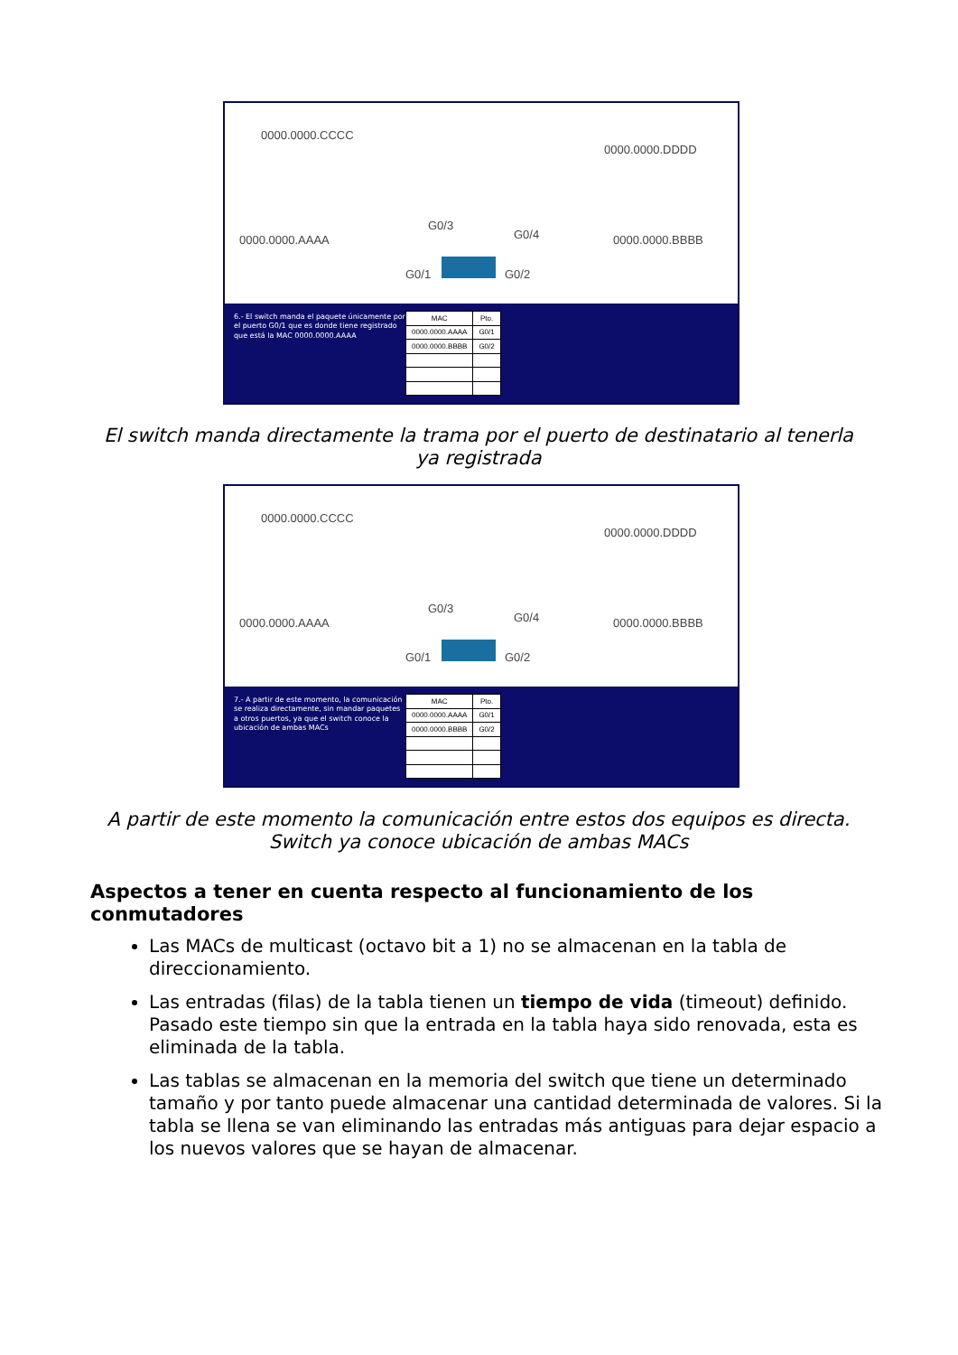0000.0000.CCCC
0000.0000.DDDD
0000.0000.AAAA 0000.0000.BBBB
G0/3
G0/4
G0/1 G0/2
6.- El switch manda el paquete únicamente por el puerto G0/1 que es donde tiene registrado que está la MAC 0000.0000.AAAA
| MAC | Pto. |
| --- | --- |
| 0000.0000.AAAA | G0/1 |
| 0000.0000.BBBB | G0/2 |
El switch manda directamente la trama por el puerto de destinatario al tenerla ya registrada
0000.0000.CCCC
0000.0000.DDDD
0000.0000.AAAA 0000.0000.BBBB
G0/3
G0/4
G0/1 G0/2
7.- A partir de este momento, la comunicación se realiza directamente, sin mandar paquetes a otros puertos, ya que el switch conoce la ubicación de ambas MACs
| MAC | Pto. |
| --- | --- |
| 0000.0000.AAAA | G0/1 |
| 0000.0000.BBBB | G0/2 |
A partir de este momento la comunicación entre estos dos equipos es directa. Switch ya conoce ubicación de ambas MACs
Aspectos a tener en cuenta respecto al funcionamiento de los conmutadores
Las MACs de multicast (octavo bit a 1) no se almacenan en la tabla de direccionamiento.
Las entradas (filas) de la tabla tienen un tiempo de vida (timeout) definido. Pasado este tiempo sin que la entrada en la tabla haya sido renovada, esta es eliminada de la tabla.
Las tablas se almacenan en la memoria del switch que tiene un determinado tamaño y por tanto puede almacenar una cantidad determinada de valores. Si la tabla se llena se van eliminando las entradas más antiguas para dejar espacio a los nuevos valores que se hayan de almacenar.